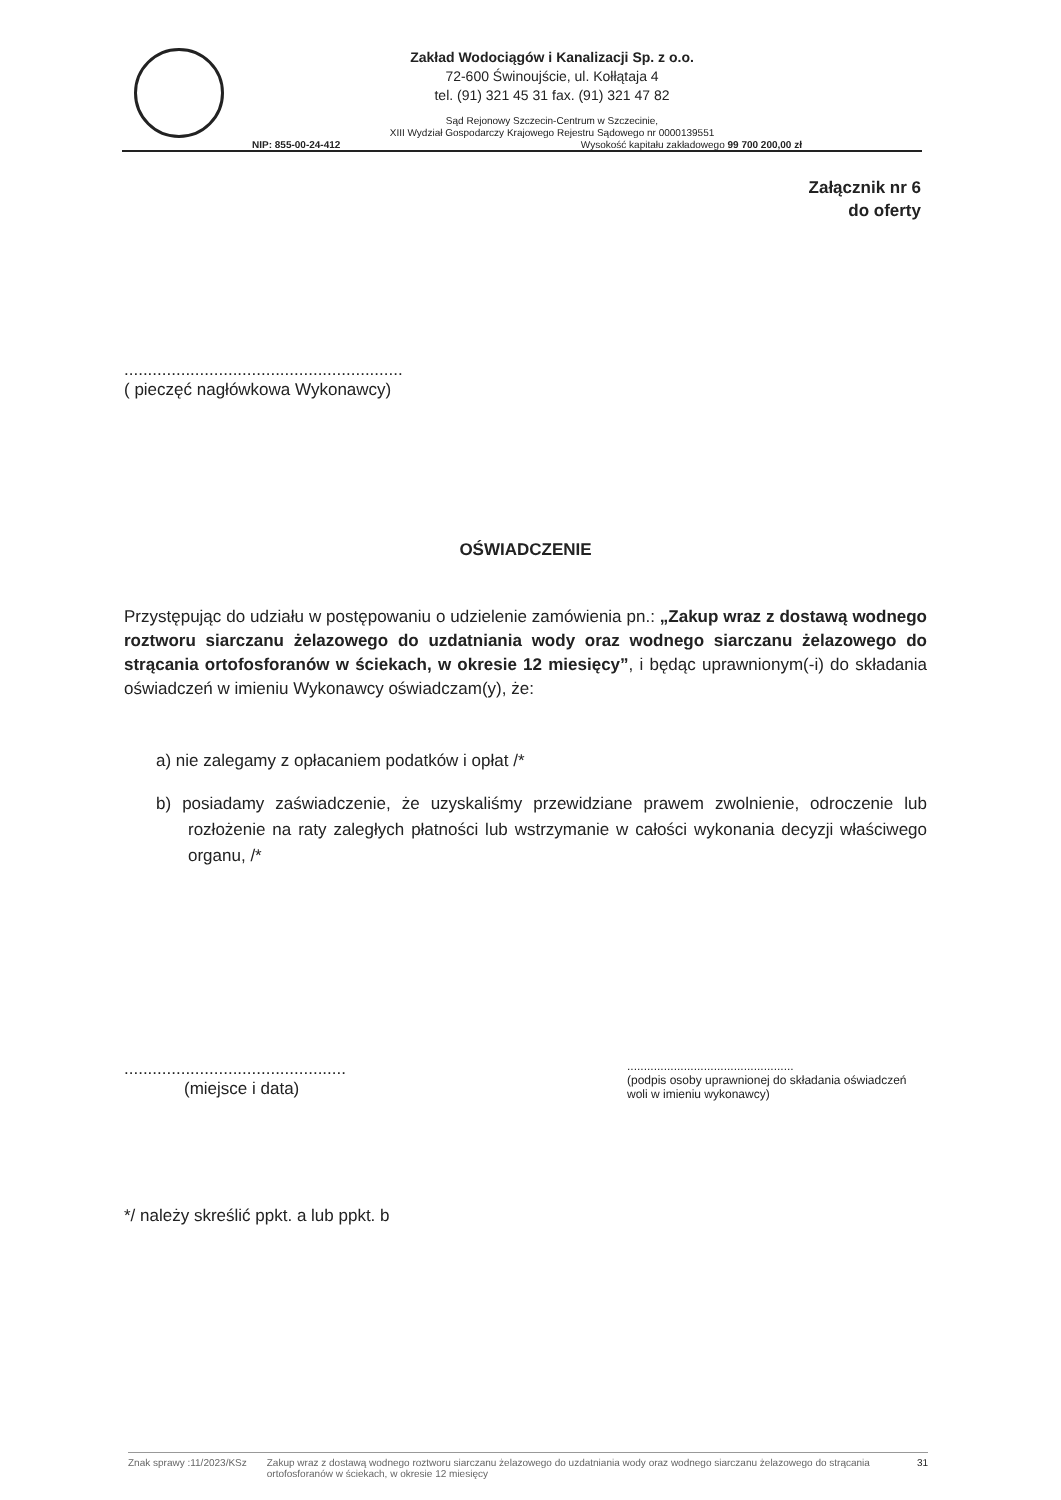Zakład Wodociągów i Kanalizacji Sp. z o.o.
72-600 Świnoujście, ul. Kołłątaja 4
tel. (91) 321 45 31 fax. (91) 321 47 82
Sąd Rejonowy Szczecin-Centrum w Szczecinie,
XIII Wydział Gospodarczy Krajowego Rejestru Sądowego nr 0000139551
NIP: 855-00-24-412 Wysokość kapitału zakładowego 99 700 200,00 zł
Załącznik nr 6
do oferty
...........................................................
( pieczęć nagłówkowa Wykonawcy)
OŚWIADCZENIE
Przystępując do udziału w postępowaniu o udzielenie zamówienia pn.: „Zakup wraz z dostawą wodnego roztworu siarczanu żelazowego do uzdatniania wody oraz wodnego siarczanu żelazowego do strącania ortofosforanów w ściekach, w okresie 12 miesięcy”, i będąc uprawnionym(-i) do składania oświadczeń w imieniu Wykonawcy oświadczam(y), że:
a) nie zalegamy z opłacaniem podatków i opłat /*
b) posiadamy zaświadczenie, że uzyskaliśmy przewidziane prawem zwolnienie, odroczenie lub rozłożenie na raty zaległych płatności lub wstrzymanie w całości wykonania decyzji właściwego organu, /*
...............................................
(miejsce i data)
..................................................
(podpis osoby uprawnionej do składania oświadczeń woli w imieniu wykonawcy)
*/ należy skreślić ppkt. a lub ppkt. b
Znak sprawy :11/2023/KSz Zakup wraz z dostawą wodnego roztworu siarczanu żelazowego do uzdatniania wody oraz wodnego siarczanu żelazowego do strącania ortofosforanów w ściekach, w okresie 12 miesięcy 31